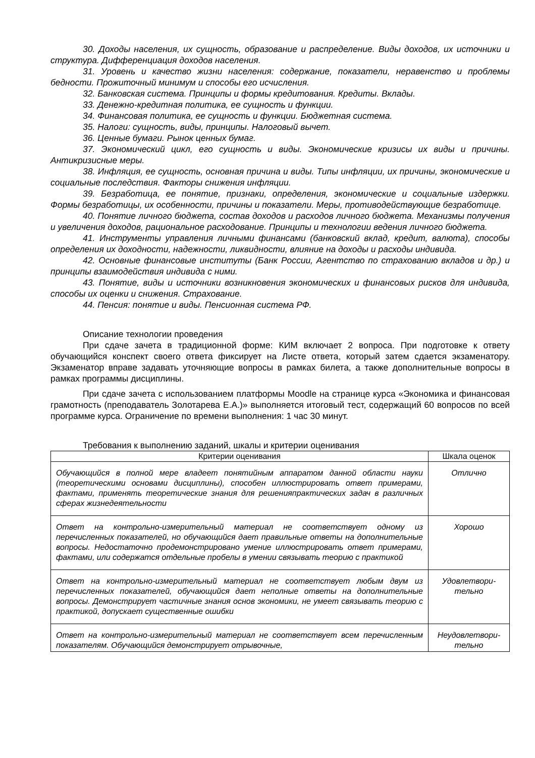30. Доходы населения, их сущность, образование и распределение. Виды доходов, их источники и структура. Дифференциация доходов населения.
31. Уровень и качество жизни населения: содержание, показатели, неравенство и проблемы бедности. Прожиточный минимум и способы его исчисления.
32. Банковская система. Принципы и формы кредитования. Кредиты. Вклады.
33. Денежно-кредитная политика, ее сущность и функции.
34. Финансовая политика, ее сущность и функции. Бюджетная система.
35. Налоги: сущность, виды, принципы. Налоговый вычет.
36. Ценные бумаги. Рынок ценных бумаг.
37. Экономический цикл, его сущность и виды. Экономические кризисы их виды и причины. Антикризисные меры.
38. Инфляция, ее сущность, основная причина и виды. Типы инфляции, их причины, экономические и социальные последствия. Факторы снижения инфляции.
39. Безработица, ее понятие, признаки, определения, экономические и социальные издержки. Формы безработицы, их особенности, причины и показатели. Меры, противодействующие безработице.
40. Понятие личного бюджета, состав доходов и расходов личного бюджета. Механизмы получения и увеличения доходов, рациональное расходование. Принципы и технологии ведения личного бюджета.
41. Инструменты управления личными финансами (банковский вклад, кредит, валюта), способы определения их доходности, надежности, ликвидности, влияние на доходы и расходы индивида.
42. Основные финансовые институты (Банк России, Агентство по страхованию вкладов и др.) и принципы взаимодействия индивида с ними.
43. Понятие, виды и источники возникновения экономических и финансовых рисков для индивида, способы их оценки и снижения. Страхование.
44. Пенсия: понятие и виды. Пенсионная система РФ.
Описание технологии проведения
При сдаче зачета в традиционной форме: КИМ включает 2 вопроса. При подготовке к ответу обучающийся конспект своего ответа фиксирует на Листе ответа, который затем сдается экзаменатору. Экзаменатор вправе задавать уточняющие вопросы в рамках билета, а также дополнительные вопросы в рамках программы дисциплины.
При сдаче зачета с использованием платформы Moodle на странице курса «Экономика и финансовая грамотность (преподаватель Золотарева Е.А.)» выполняется итоговый тест, содержащий 60 вопросов по всей программе курса. Ограничение по времени выполнения: 1 час 30 минут.
Требования к выполнению заданий, шкалы и критерии оценивания
| Критерии оценивания | Шкала оценок |
| --- | --- |
| Обучающийся в полной мере владеет понятийным аппаратом данной области науки (теоретическими основами дисциплины), способен иллюстрировать ответ примерами, фактами, применять теоретические знания для решенияпрактических задач в различных сферах жизнедеятельности | Отлично |
| Ответ на контрольно-измерительный материал не соответствует одному из перечисленных показателей, но обучающийся дает правильные ответы на дополнительные вопросы. Недостаточно продемонстрировано умение иллюстрировать ответ примерами, фактами, или содержатся отдельные пробелы в умении связывать теорию с практикой | Хорошо |
| Ответ на контрольно-измерительный материал не соответствует любым двум из перечисленных показателей, обучающийся дает неполные ответы на дополнительные вопросы. Демонстрирует частичные знания основ экономики, не умеет связывать теорию с практикой, допускает существенные ошибки | Удовлетвори- тельно |
| Ответ на контрольно-измерительный материал не соответствует всем перечисленным показателям. Обучающийся демонстрирует отрывочные, | Неудовлетвори- тельно |